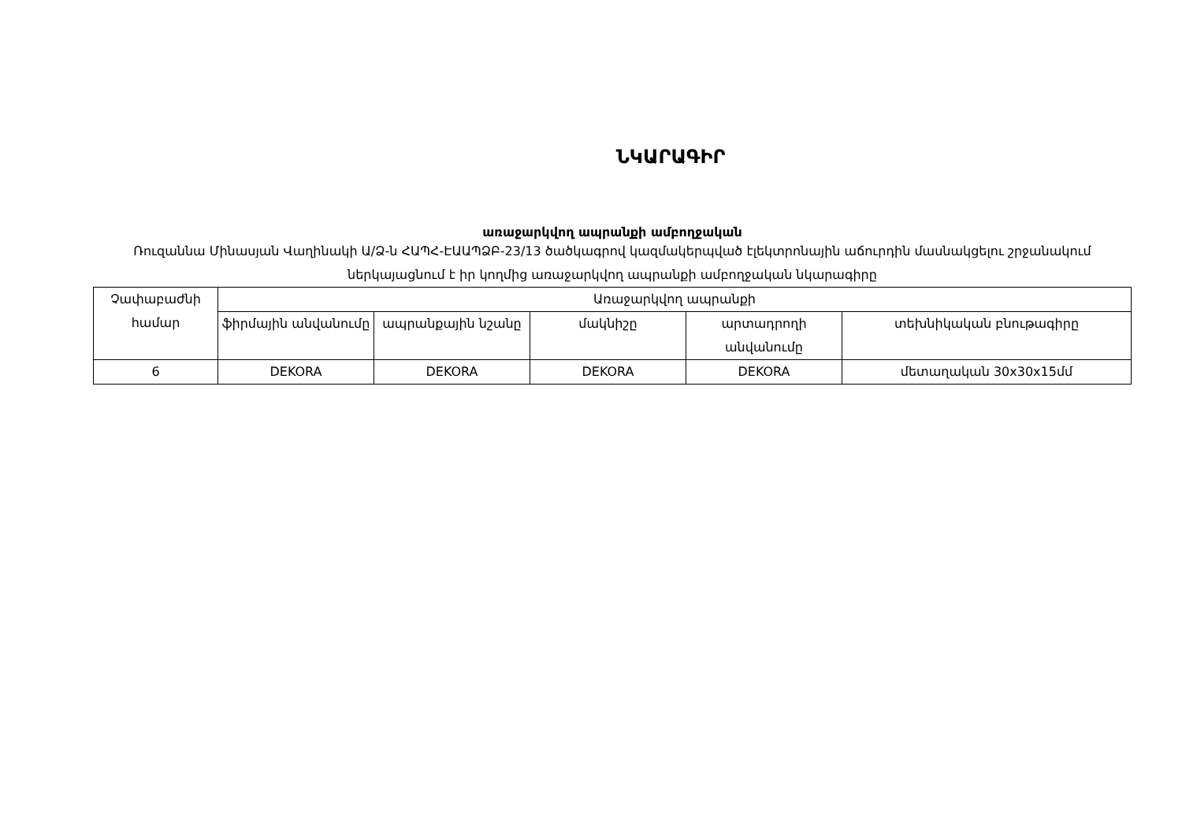ՆԿԱՐԱԳԻՐ
առաջարկվող ապրանքի ամբողջական
Ռուզաննա Մինասյան Վաղինակի Ա/Ձ-ն ՀԱՊՀ-ԷԱԱՊՁԲ-23/13 ծածկագրով կազմակերպված էլեկտրոնային աճուրդին մասնակցելու շրջանակում ներկայացնում է իր կողմից առաջարկվող ապրանքի ամբողջական նկարագիրը
| Չափաբաժնի համար | Առաջարկվող ապրանքի | | | | |
| | ֆիրմային անվանումը | ապրանքային նշանը | մակնիշը | արտադրողի անվանումը | տեխնիկական բնութագիրը |
| 6 | DEKORA | DEKORA | DEKORA | DEKORA | մետաղական 30x30x15մմ |